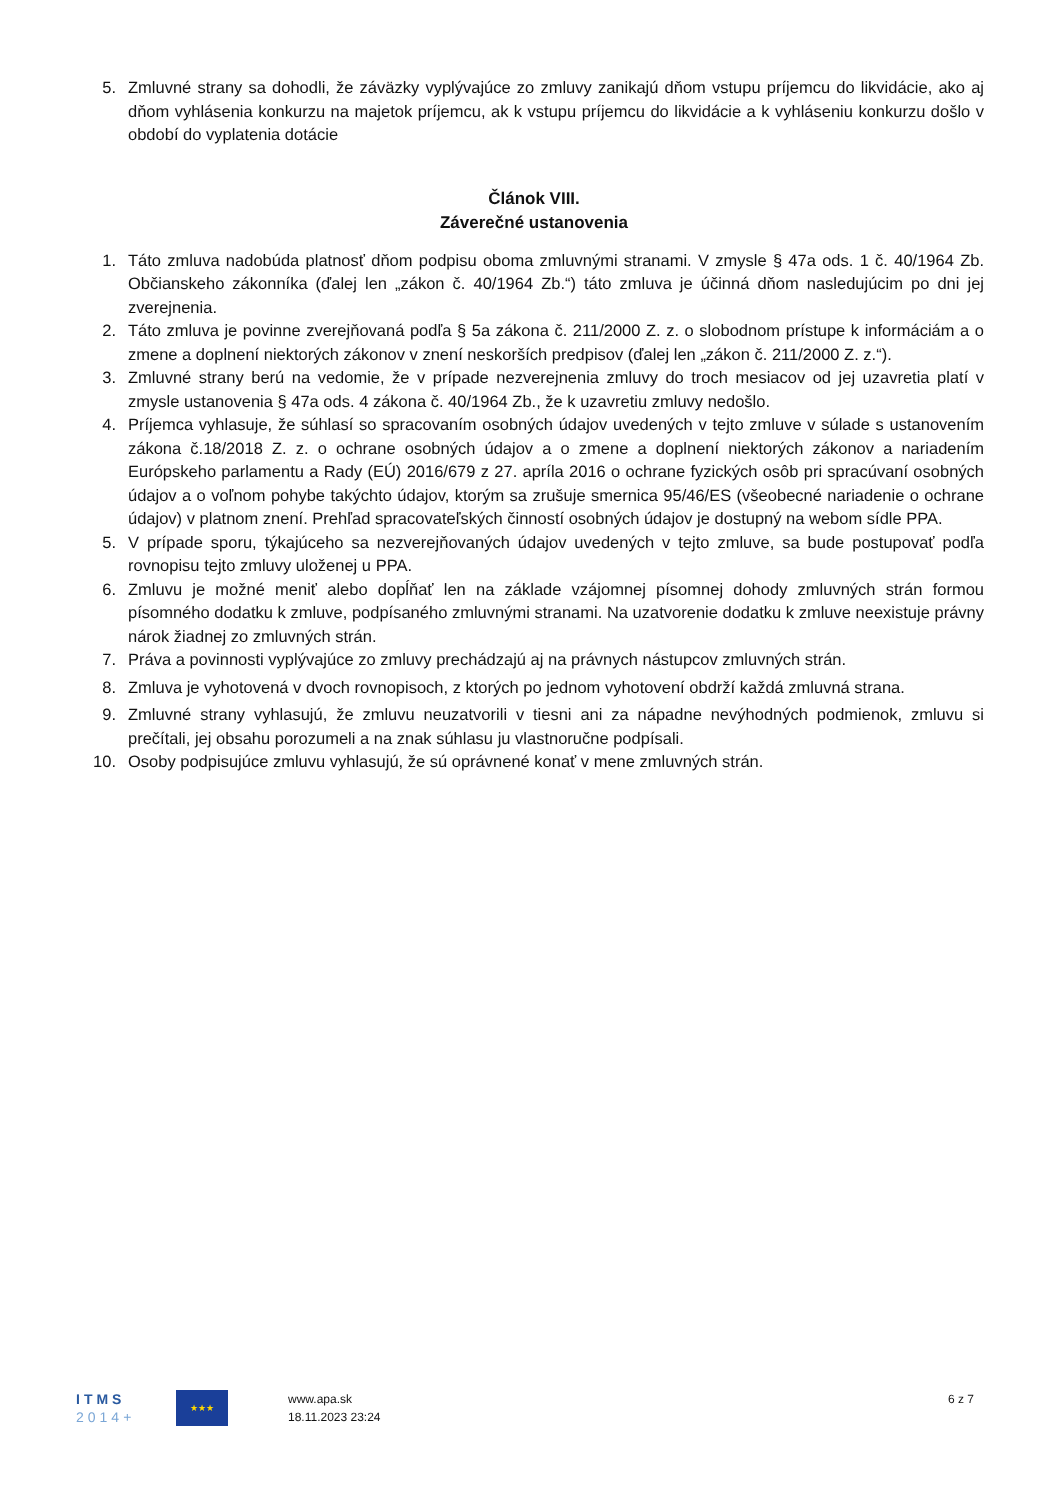5. Zmluvné strany sa dohodli, že záväzky vyplývajúce zo zmluvy zanikajú dňom vstupu príjemcu do likvidácie, ako aj dňom vyhlásenia konkurzu na majetok príjemcu, ak k vstupu príjemcu do likvidácie a k vyhláseniu konkurzu došlo v období do vyplatenia dotácie
Článok VIII.
Záverečné ustanovenia
1. Táto zmluva nadobúda platnosť dňom podpisu oboma zmluvnými stranami. V zmysle § 47a ods. 1 č. 40/1964 Zb. Občianskeho zákonníka (ďalej len „zákon č. 40/1964 Zb.“) táto zmluva je účinná dňom nasledujúcim po dni jej zverejnenia.
2. Táto zmluva je povinne zverejňovaná podľa § 5a zákona č. 211/2000 Z. z. o slobodnom prístupe k informáciám a o zmene a doplnení niektorých zákonov v znení neskorších predpisov (ďalej len „zákon č. 211/2000 Z. z.“).
3. Zmluvné strany berú na vedomie, že v prípade nezverejnenia zmluvy do troch mesiacov od jej uzavretia platí v zmysle ustanovenia § 47a ods. 4 zákona č. 40/1964 Zb., že k uzavretiu zmluvy nedošlo.
4. Príjemca vyhlasuje, že súhlasí so spracovaním osobných údajov uvedených v tejto zmluve v súlade s ustanovením zákona č.18/2018 Z. z. o ochrane osobných údajov a o zmene a doplnení niektorých zákonov a nariadením Európskeho parlamentu a Rady (EÚ) 2016/679 z 27. apríla 2016 o ochrane fyzických osôb pri spracúvaní osobných údajov a o voľnom pohybe takýchto údajov, ktorým sa zrušuje smernica 95/46/ES (všeobecné nariadenie o ochrane údajov) v platnom znení. Prehľad spracovateľských činností osobných údajov je dostupný na webom sídle PPA.
5. V prípade sporu, týkajúceho sa nezverejňovaných údajov uvedených v tejto zmluve, sa bude postupovať podľa rovnopisu tejto zmluvy uloženej u PPA.
6. Zmluvu je možné meniť alebo dopĺňať len na základe vzájomnej písomnej dohody zmluvných strán formou písomného dodatku k zmluve, podpísaného zmluvnými stranami. Na uzatvorenie dodatku k zmluve neexistuje právny nárok žiadnej zo zmluvných strán.
7. Práva a povinnosti vyplývajúce zo zmluvy prechádzajú aj na právnych nástupcov zmluvných strán.
8. Zmluva je vyhotovená v dvoch rovnopisoch, z ktorých po jednom vyhotovení obdrží každá zmluvná strana.
9. Zmluvné strany vyhlasujú, že zmluvu neuzatvorili v tiesni ani za nápadne nevýhodných podmienok, zmluvu si prečítali, jej obsahu porozumeli a na znak súhlasu ju vlastnoručne podpísali.
10. Osoby podpisujúce zmluvu vyhlasujú, že sú oprávnené konať v mene zmluvných strán.
ITMS
2014+
★★★
www.apa.sk
18.11.2023 23:24
6 z 7